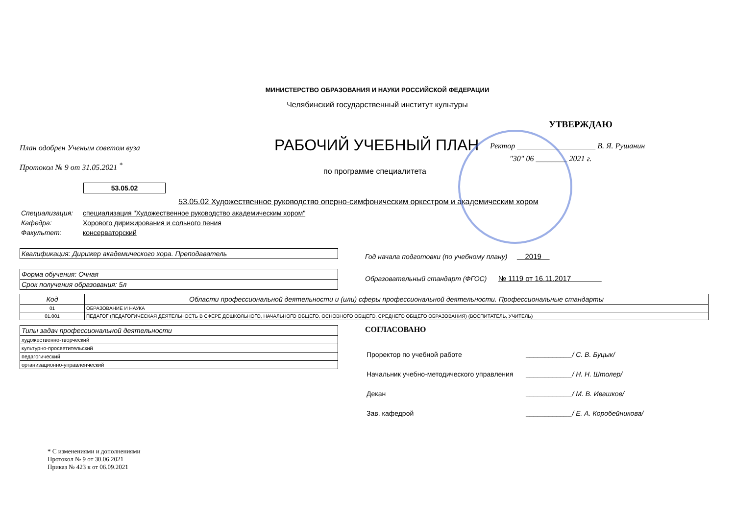МИНИСТЕРСТВО ОБРАЗОВАНИЯ И НАУКИ РОССИЙСКОЙ ФЕДЕРАЦИИ
Челябинский государственный институт культуры
План одобрен Ученым советом вуза
Протокол № 9 от 31.05.2021 <sup>*</sup>
РАБОЧИЙ УЧЕБНЫЙ ПЛАН
по программе специалитета
УТВЕРЖДАЮ
Ректор ____________________ В. Я. Рушанин
"30" 06 ________ 2021 г.
53.05.02
53.05.02 Художественное руководство оперно-симфоническим оркестром и академическим хором
| Специализация: | специализация "Художественное руководство академическим хором" |
| Кафедра: | Хорового дирижирования и сольного пения |
| Факультет: | консерваторский |
Квалификация: Дирижер академического хора. Преподаватель
Форма обучения: Очная
Срок получения образования: 5л
Год начала подготовки (по учебному плану) 2019
Образовательный стандарт (ФГОС) № 1119 от 16.11.2017
| Код | Области профессиональной деятельности и (или) сферы профессиональной деятельности. Профессиональные стандарты |
| --- | --- |
| 01 | ОБРАЗОВАНИЕ И НАУКА |
| 01.001 | ПЕДАГОГ (ПЕДАГОГИЧЕСКАЯ ДЕЯТЕЛЬНОСТЬ В СФЕРЕ ДОШКОЛЬНОГО, НАЧАЛЬНОГО ОБЩЕГО, ОСНОВНОГО ОБЩЕГО, СРЕДНЕГО ОБЩЕГО ОБРАЗОВАНИЯ) (ВОСПИТАТЕЛЬ, УЧИТЕЛЬ) |
| Типы задач профессиональной деятельности |
| художественно-творческий |
| культурно-просветительский |
| педагогический |
| организационно-управленческий |
СОГЛАСОВАНО
| Проректор по учебной работе | ____________/ С. В. Буцык/ |
| Начальник учебно-методического управления | ____________/ Н. Н. Штолер/ |
| Декан | ____________/ М. В. Ивашков/ |
| Зав. кафедрой | ____________/ Е. А. Коробейникова/ |
* С изменениями и дополнениями
Протокол № 9 от 30.06.2021
Приказ № 423 к от 06.09.2021